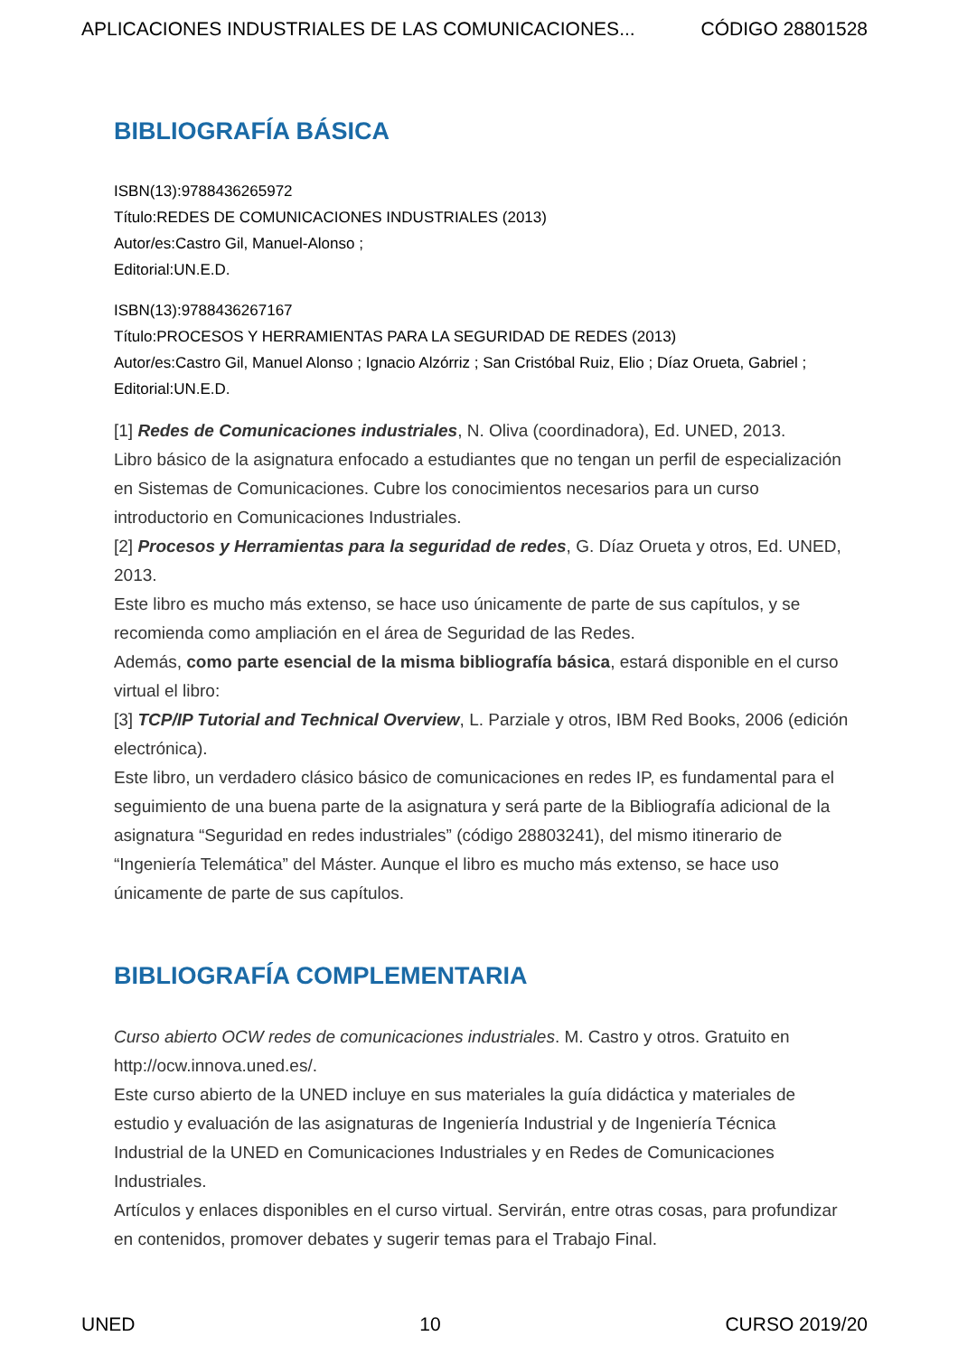APLICACIONES INDUSTRIALES DE LAS COMUNICACIONES... CÓDIGO 28801528
BIBLIOGRAFÍA BÁSICA
ISBN(13):9788436265972
Título:REDES DE COMUNICACIONES INDUSTRIALES (2013)
Autor/es:Castro Gil, Manuel-Alonso ;
Editorial:UN.E.D.
ISBN(13):9788436267167
Título:PROCESOS Y HERRAMIENTAS PARA LA SEGURIDAD DE REDES (2013)
Autor/es:Castro Gil, Manuel Alonso ; Ignacio Alzórriz ; San Cristóbal Ruiz, Elio ; Díaz Orueta, Gabriel ;
Editorial:UN.E.D.
[1] Redes de Comunicaciones industriales, N. Oliva (coordinadora), Ed. UNED, 2013.
Libro básico de la asignatura enfocado a estudiantes que no tengan un perfil de especialización en Sistemas de Comunicaciones. Cubre los conocimientos necesarios para un curso introductorio en Comunicaciones Industriales.
[2] Procesos y Herramientas para la seguridad de redes, G. Díaz Orueta y otros, Ed. UNED, 2013.
Este libro es mucho más extenso, se hace uso únicamente de parte de sus capítulos, y se recomienda como ampliación en el área de Seguridad de las Redes.
Además, como parte esencial de la misma bibliografía básica, estará disponible en el curso virtual el libro:
[3] TCP/IP Tutorial and Technical Overview, L. Parziale y otros, IBM Red Books, 2006 (edición electrónica).
Este libro, un verdadero clásico básico de comunicaciones en redes IP, es fundamental para el seguimiento de una buena parte de la asignatura y será parte de la Bibliografía adicional de la asignatura “Seguridad en redes industriales” (código 28803241), del mismo itinerario de “Ingeniería Telemática” del Máster. Aunque el libro es mucho más extenso, se hace uso únicamente de parte de sus capítulos.
BIBLIOGRAFÍA COMPLEMENTARIA
Curso abierto OCW redes de comunicaciones industriales. M. Castro y otros. Gratuito en http://ocw.innova.uned.es/.
Este curso abierto de la UNED incluye en sus materiales la guía didáctica y materiales de estudio y evaluación de las asignaturas de Ingeniería Industrial y de Ingeniería Técnica Industrial de la UNED en Comunicaciones Industriales y en Redes de Comunicaciones Industriales.
Artículos y enlaces disponibles en el curso virtual. Servirán, entre otras cosas, para profundizar en contenidos, promover debates y sugerir temas para el Trabajo Final.
UNED 10 CURSO 2019/20